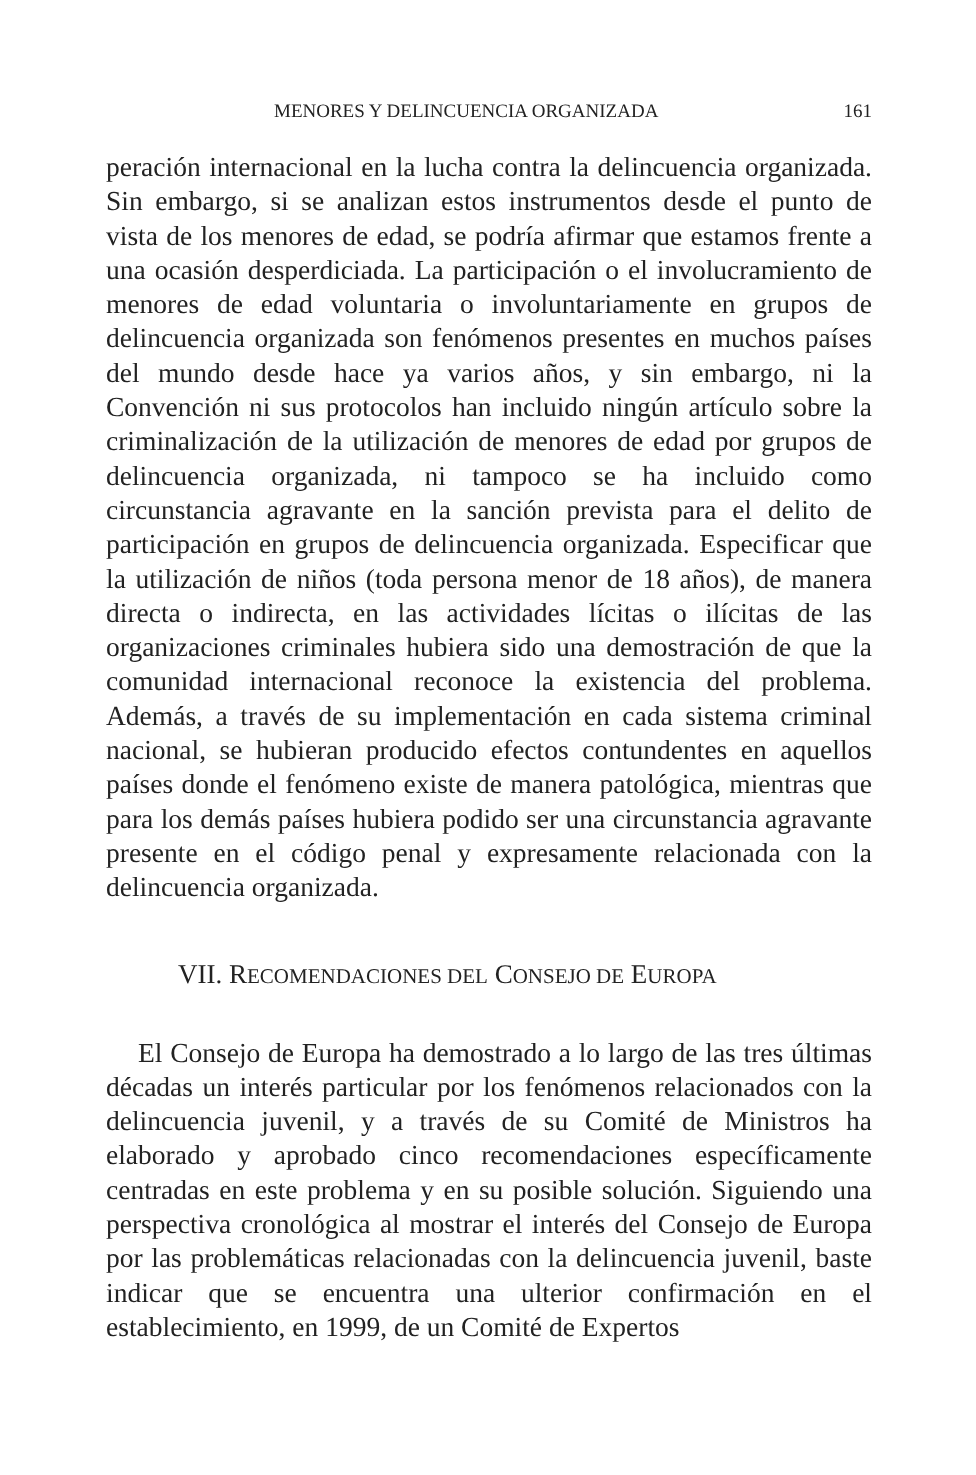MENORES Y DELINCUENCIA ORGANIZADA 161
peración internacional en la lucha contra la delincuencia organizada. Sin embargo, si se analizan estos instrumentos desde el punto de vista de los menores de edad, se podría afirmar que estamos frente a una ocasión desperdiciada. La participación o el involucramiento de menores de edad voluntaria o involuntariamente en grupos de delincuencia organizada son fenómenos presentes en muchos países del mundo desde hace ya varios años, y sin embargo, ni la Convención ni sus protocolos han incluido ningún artículo sobre la criminalización de la utilización de menores de edad por grupos de delincuencia organizada, ni tampoco se ha incluido como circunstancia agravante en la sanción prevista para el delito de participación en grupos de delincuencia organizada. Especificar que la utilización de niños (toda persona menor de 18 años), de manera directa o indirecta, en las actividades lícitas o ilícitas de las organizaciones criminales hubiera sido una demostración de que la comunidad internacional reconoce la existencia del problema. Además, a través de su implementación en cada sistema criminal nacional, se hubieran producido efectos contundentes en aquellos países donde el fenómeno existe de manera patológica, mientras que para los demás países hubiera podido ser una circunstancia agravante presente en el código penal y expresamente relacionada con la delincuencia organizada.
VII. RECOMENDACIONES DEL CONSEJO DE EUROPA
El Consejo de Europa ha demostrado a lo largo de las tres últimas décadas un interés particular por los fenómenos relacionados con la delincuencia juvenil, y a través de su Comité de Ministros ha elaborado y aprobado cinco recomendaciones específicamente centradas en este problema y en su posible solución. Siguiendo una perspectiva cronológica al mostrar el interés del Consejo de Europa por las problemáticas relacionadas con la delincuencia juvenil, baste indicar que se encuentra una ulterior confirmación en el establecimiento, en 1999, de un Comité de Expertos